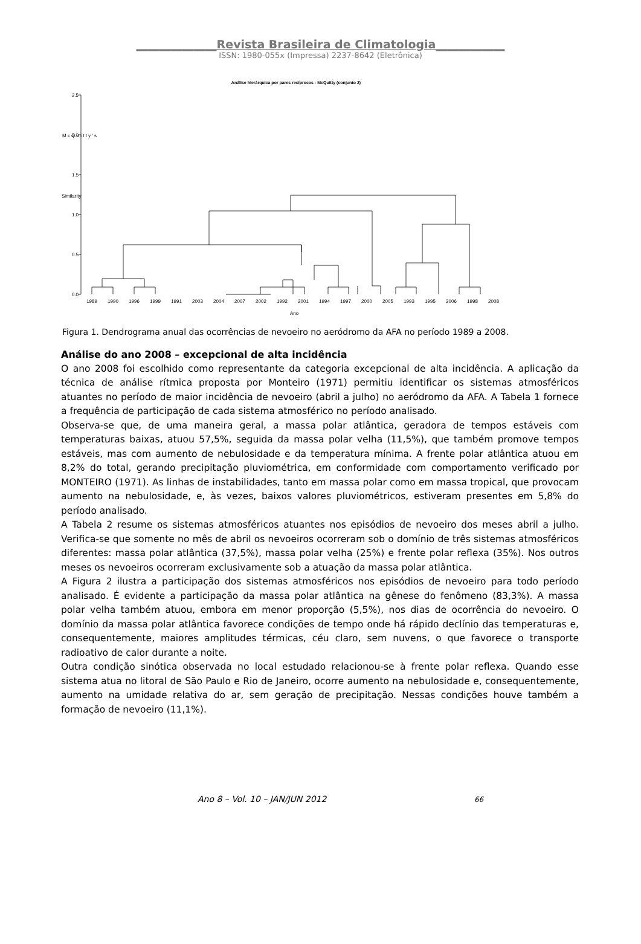______________Revista Brasileira de Climatologia____________
ISSN: 1980-055x (Impressa) 2237-8642 (Eletrônica)
Análise hierárquica por pares recíprocos - McQuitty (conjunto 2)
2.5
2.0
1.5
1.0
0.5
0.0
M c Q u i t t y ' s
Similarity
1989
1990
1996
1999
1991
2003
2004
2007
2002
1992
2001
1994
1997
2000
2005
1993
1995
2006
1998
2008
Ano
Figura 1. Dendrograma anual das ocorrências de nevoeiro no aeródromo da AFA no período 1989 a 2008.
Análise do ano 2008 – excepcional de alta incidência
O ano 2008 foi escolhido como representante da categoria excepcional de alta incidência. A aplicação da técnica de análise rítmica proposta por Monteiro (1971) permitiu identificar os sistemas atmosféricos atuantes no período de maior incidência de nevoeiro (abril a julho) no aeródromo da AFA. A Tabela 1 fornece a frequência de participação de cada sistema atmosférico no período analisado.
Observa-se que, de uma maneira geral, a massa polar atlântica, geradora de tempos estáveis com temperaturas baixas, atuou 57,5%, seguida da massa polar velha (11,5%), que também promove tempos estáveis, mas com aumento de nebulosidade e da temperatura mínima. A frente polar atlântica atuou em 8,2% do total, gerando precipitação pluviométrica, em conformidade com comportamento verificado por MONTEIRO (1971). As linhas de instabilidades, tanto em massa polar como em massa tropical, que provocam aumento na nebulosidade, e, às vezes, baixos valores pluviométricos, estiveram presentes em 5,8% do período analisado.
A Tabela 2 resume os sistemas atmosféricos atuantes nos episódios de nevoeiro dos meses abril a julho. Verifica-se que somente no mês de abril os nevoeiros ocorreram sob o domínio de três sistemas atmosféricos diferentes: massa polar atlântica (37,5%), massa polar velha (25%) e frente polar reflexa (35%). Nos outros meses os nevoeiros ocorreram exclusivamente sob a atuação da massa polar atlântica.
A Figura 2 ilustra a participação dos sistemas atmosféricos nos episódios de nevoeiro para todo período analisado. É evidente a participação da massa polar atlântica na gênese do fenômeno (83,3%). A massa polar velha também atuou, embora em menor proporção (5,5%), nos dias de ocorrência do nevoeiro. O domínio da massa polar atlântica favorece condições de tempo onde há rápido declínio das temperaturas e, consequentemente, maiores amplitudes térmicas, céu claro, sem nuvens, o que favorece o transporte radioativo de calor durante a noite.
Outra condição sinótica observada no local estudado relacionou-se à frente polar reflexa. Quando esse sistema atua no litoral de São Paulo e Rio de Janeiro, ocorre aumento na nebulosidade e, consequentemente, aumento na umidade relativa do ar, sem geração de precipitação. Nessas condições houve também a formação de nevoeiro (11,1%).
Ano 8 – Vol. 10 – JAN/JUN 2012 66